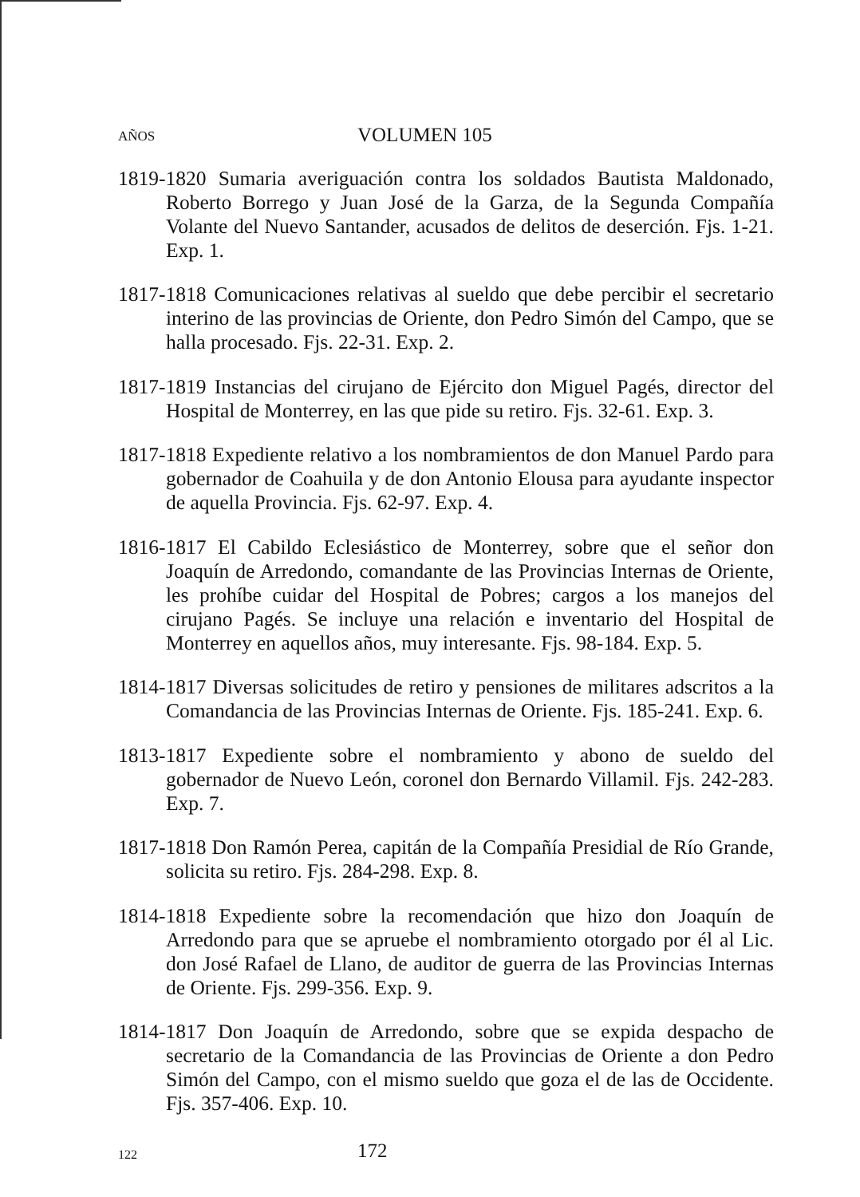AÑOS VOLUMEN 105
1819-1820 Sumaria averiguación contra los soldados Bautista Maldonado, Roberto Borrego y Juan José de la Garza, de la Segunda Compañía Volante del Nuevo Santander, acusados de delitos de deserción. Fjs. 1-21. Exp. 1.
1817-1818 Comunicaciones relativas al sueldo que debe percibir el secretario interino de las provincias de Oriente, don Pedro Simón del Campo, que se halla procesado. Fjs. 22-31. Exp. 2.
1817-1819 Instancias del cirujano de Ejército don Miguel Pagés, director del Hospital de Monterrey, en las que pide su retiro. Fjs. 32-61. Exp. 3.
1817-1818 Expediente relativo a los nombramientos de don Manuel Pardo para gobernador de Coahuila y de don Antonio Elousa para ayudante inspector de aquella Provincia. Fjs. 62-97. Exp. 4.
1816-1817 El Cabildo Eclesiástico de Monterrey, sobre que el señor don Joaquín de Arredondo, comandante de las Provincias Internas de Oriente, les prohíbe cuidar del Hospital de Pobres; cargos a los manejos del cirujano Pagés. Se incluye una relación e inventario del Hospital de Monterrey en aquellos años, muy interesante. Fjs. 98-184. Exp. 5.
1814-1817 Diversas solicitudes de retiro y pensiones de militares adscritos a la Comandancia de las Provincias Internas de Oriente. Fjs. 185-241. Exp. 6.
1813-1817 Expediente sobre el nombramiento y abono de sueldo del gobernador de Nuevo León, coronel don Bernardo Villamil. Fjs. 242-283. Exp. 7.
1817-1818 Don Ramón Perea, capitán de la Compañía Presidial de Río Grande, solicita su retiro. Fjs. 284-298. Exp. 8.
1814-1818 Expediente sobre la recomendación que hizo don Joaquín de Arredondo para que se apruebe el nombramiento otorgado por él al Lic. don José Rafael de Llano, de auditor de guerra de las Provincias Internas de Oriente. Fjs. 299-356. Exp. 9.
1814-1817 Don Joaquín de Arredondo, sobre que se expida despacho de secretario de la Comandancia de las Provincias de Oriente a don Pedro Simón del Campo, con el mismo sueldo que goza el de las de Occidente. Fjs. 357-406. Exp. 10.
122 172